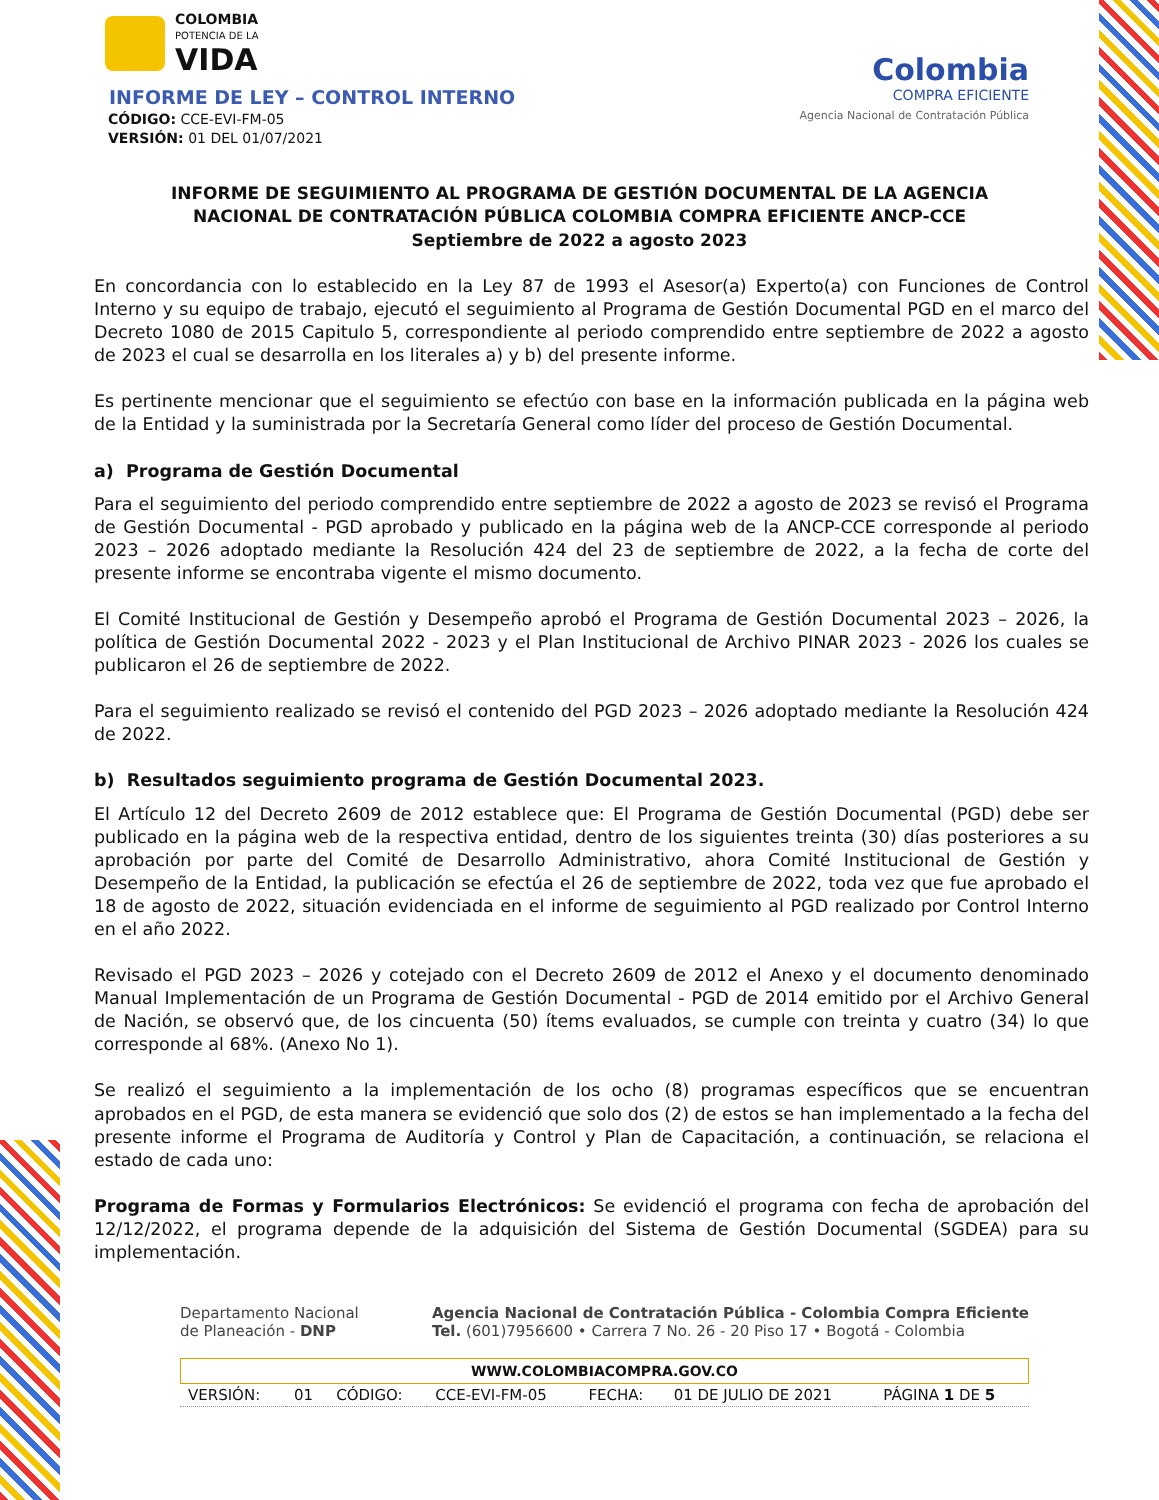COLOMBIA
POTENCIA DE LA
VIDA
INFORME DE LEY – CONTROL INTERNO
CÓDIGO: CCE-EVI-FM-05
VERSIÓN: 01 DEL 01/07/2021
Colombia
COMPRA EFICIENTE
Agencia Nacional de Contratación Pública
INFORME DE SEGUIMIENTO AL PROGRAMA DE GESTIÓN DOCUMENTAL DE LA AGENCIA NACIONAL DE CONTRATACIÓN PÚBLICA COLOMBIA COMPRA EFICIENTE ANCP-CCE
Septiembre de 2022 a agosto 2023
En concordancia con lo establecido en la Ley 87 de 1993 el Asesor(a) Experto(a) con Funciones de Control Interno y su equipo de trabajo, ejecutó el seguimiento al Programa de Gestión Documental PGD en el marco del Decreto 1080 de 2015 Capitulo 5, correspondiente al periodo comprendido entre septiembre de 2022 a agosto de 2023 el cual se desarrolla en los literales a) y b) del presente informe.
Es pertinente mencionar que el seguimiento se efectúo con base en la información publicada en la página web de la Entidad y la suministrada por la Secretaría General como líder del proceso de Gestión Documental.
a) Programa de Gestión Documental
Para el seguimiento del periodo comprendido entre septiembre de 2022 a agosto de 2023 se revisó el Programa de Gestión Documental - PGD aprobado y publicado en la página web de la ANCP-CCE corresponde al periodo 2023 – 2026 adoptado mediante la Resolución 424 del 23 de septiembre de 2022, a la fecha de corte del presente informe se encontraba vigente el mismo documento.
El Comité Institucional de Gestión y Desempeño aprobó el Programa de Gestión Documental 2023 – 2026, la política de Gestión Documental 2022 - 2023 y el Plan Institucional de Archivo PINAR 2023 - 2026 los cuales se publicaron el 26 de septiembre de 2022.
Para el seguimiento realizado se revisó el contenido del PGD 2023 – 2026 adoptado mediante la Resolución 424 de 2022.
b) Resultados seguimiento programa de Gestión Documental 2023.
El Artículo 12 del Decreto 2609 de 2012 establece que: El Programa de Gestión Documental (PGD) debe ser publicado en la página web de la respectiva entidad, dentro de los siguientes treinta (30) días posteriores a su aprobación por parte del Comité de Desarrollo Administrativo, ahora Comité Institucional de Gestión y Desempeño de la Entidad, la publicación se efectúa el 26 de septiembre de 2022, toda vez que fue aprobado el 18 de agosto de 2022, situación evidenciada en el informe de seguimiento al PGD realizado por Control Interno en el año 2022.
Revisado el PGD 2023 – 2026 y cotejado con el Decreto 2609 de 2012 el Anexo y el documento denominado Manual Implementación de un Programa de Gestión Documental - PGD de 2014 emitido por el Archivo General de Nación, se observó que, de los cincuenta (50) ítems evaluados, se cumple con treinta y cuatro (34) lo que corresponde al 68%. (Anexo No 1).
Se realizó el seguimiento a la implementación de los ocho (8) programas específicos que se encuentran aprobados en el PGD, de esta manera se evidenció que solo dos (2) de estos se han implementado a la fecha del presente informe el Programa de Auditoría y Control y Plan de Capacitación, a continuación, se relaciona el estado de cada uno:
Programa de Formas y Formularios Electrónicos: Se evidenció el programa con fecha de aprobación del 12/12/2022, el programa depende de la adquisición del Sistema de Gestión Documental (SGDEA) para su implementación.
Departamento Nacional
de Planeación - DNP
Agencia Nacional de Contratación Pública - Colombia Compra Eficiente
Tel. (601)7956600 • Carrera 7 No. 26 - 20 Piso 17 • Bogotá - Colombia
WWW.COLOMBIACOMPRA.GOV.CO
| VERSIÓN: | 01 | CÓDIGO: | CCE-EVI-FM-05 | FECHA: | 01 DE JULIO DE 2021 | PÁGINA 1 DE 5 |